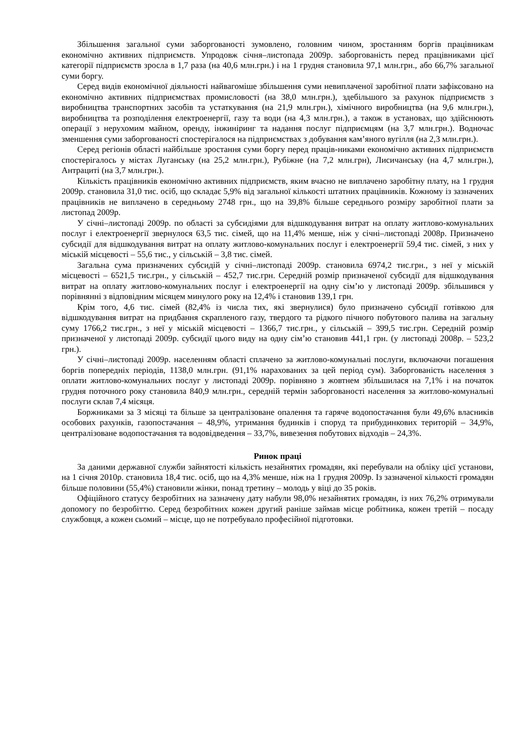Збільшення загальної суми заборгованості зумовлено, головним чином, зростанням боргів працівникам економічно активних підприємств. Упродовж січня–листопада 2009р. заборгованість перед працівниками цієї категорії підприємств зросла в 1,7 раза (на 40,6 млн.грн.) і на 1 грудня становила 97,1 млн.грн., або 66,7% загальної суми боргу.
Серед видів економічної діяльності найвагоміше збільшення суми невиплаченої заробітної плати зафіксовано на економічно активних підприємствах промисловості (на 38,0 млн.грн.), здебільшого за рахунок підприємств з виробництва транспортних засобів та устаткування (на 21,9 млн.грн.), хімічного виробництва (на 9,6 млн.грн.), виробництва та розподілення електроенергії, газу та води (на 4,3 млн.грн.), а також в установах, що здійснюють операції з нерухомим майном, оренду, інжиніринг та надання послуг підприємцям (на 3,7 млн.грн.). Водночас зменшення суми заборгованості спостерігалося на підприємствах з добування кам’яного вугілля (на 2,3 млн.грн.).
Серед регіонів області найбільше зростання суми боргу перед праців-никами економічно активних підприємств спостерігалось у містах Луганську (на 25,2 млн.грн.), Рубіжне (на 7,2 млн.грн), Лисичанську (на 4,7 млн.грн.), Антрациті (на 3,7 млн.грн.).
Кількість працівників економічно активних підприємств, яким вчасно не виплачено заробітну плату, на 1 грудня 2009р. становила 31,0 тис. осіб, що складає 5,9% від загальної кількості штатних працівників. Кожному із зазначених працівників не виплачено в середньому 2748 грн., що на 39,8% більше середнього розміру заробітної плати за листопад 2009р.
У січні–листопаді 2009р. по області за субсидіями для відшкодування витрат на оплату житлово-комунальних послуг і електроенергії звернулося 63,5 тис. сімей, що на 11,4% менше, ніж у січні–листопаді 2008р. Призначено субсидії для відшкодування витрат на оплату житлово-комунальних послуг і електроенергії 59,4 тис. сімей, з них у міській місцевості – 55,6 тис., у сільській – 3,8 тис. сімей.
Загальна сума призначених субсидій у січні–листопаді 2009р. становила 6974,2 тис.грн., з неї у міській місцевості – 6521,5 тис.грн., у сільській – 452,7 тис.грн. Середній розмір призначеної субсидії для відшкодування витрат на оплату житлово-комунальних послуг і електроенергії на одну сім’ю у листопаді 2009р. збільшився у порівнянні з відповідним місяцем минулого року на 12,4% і становив 139,1 грн.
Крім того, 4,6 тис. сімей (82,4% із числа тих, які звернулися) було призначено субсидії готівкою для відшкодування витрат на придбання скрапленого газу, твердого та рідкого пічного побутового палива на загальну суму 1766,2 тис.грн., з неї у міській місцевості – 1366,7 тис.грн., у сільській – 399,5 тис.грн. Середній розмір призначеної у листопаді 2009р. субсидії цього виду на одну сім’ю становив 441,1 грн. (у листопаді 2008р. – 523,2 грн.).
У січні–листопаді 2009р. населенням області сплачено за житлово-комунальні послуги, включаючи погашення боргів попередніх періодів, 1138,0 млн.грн. (91,1% нарахованих за цей період сум). Заборгованість населення з оплати житлово-комунальних послуг у листопаді 2009р. порівняно з жовтнем збільшилася на 7,1% і на початок грудня поточного року становила 840,9 млн.грн., середній термін заборгованості населення за житлово-комунальні послуги склав 7,4 місяця.
Боржниками за 3 місяці та більше за централізоване опалення та гаряче водопостачання були 49,6% власників особових рахунків, газопостачання – 48,9%, утримання будинків і споруд та прибудинкових територій – 34,9%, централізоване водопостачання та водовідведення – 33,7%, вивезення побутових відходів – 24,3%.
Ринок праці
За даними державної служби зайнятості кількість незайнятих громадян, які перебували на обліку цієї установи, на 1 січня 2010р. становила 18,4 тис. осіб, що на 4,3% менше, ніж на 1 грудня 2009р. Із зазначеної кількості громадян більше половини (55,4%) становили жінки, понад третину – молодь у віці до 35 років.
Офіційного статусу безробітних на зазначену дату набули 98,0% незайнятих громадян, із них 76,2% отримували допомогу по безробіттю. Серед безробітних кожен другий раніше займав місце робітника, кожен третій – посаду службовця, а кожен сьомий – місце, що не потребувало професійної підготовки.